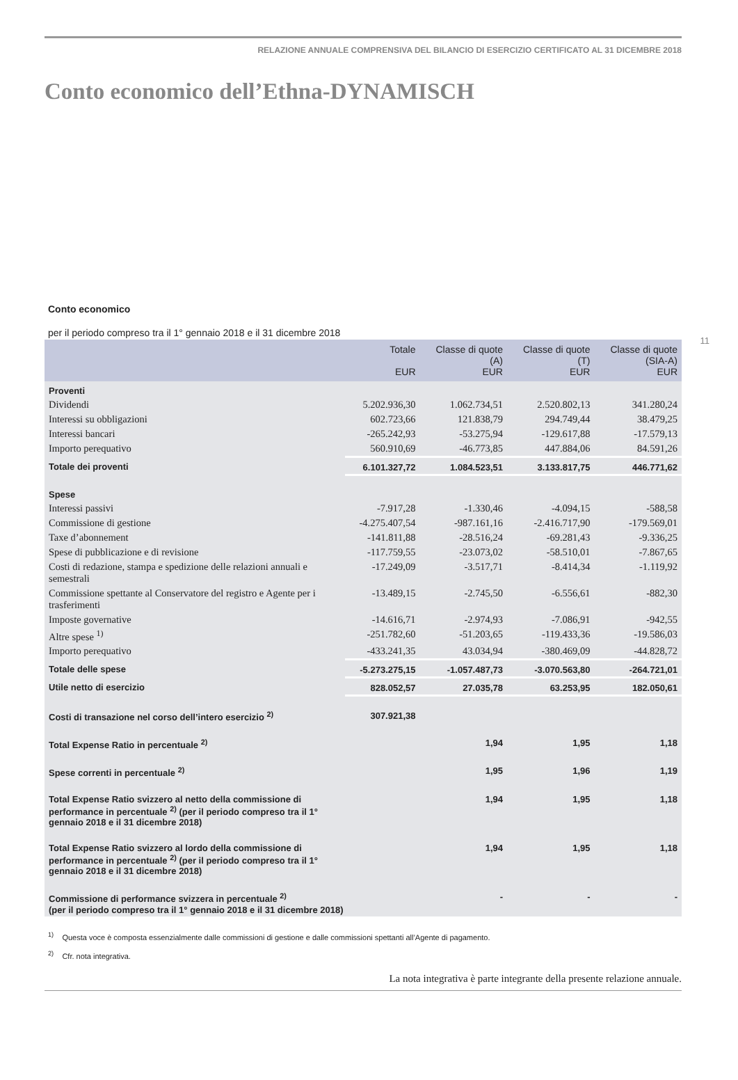RELAZIONE ANNUALE COMPRENSIVA DEL BILANCIO DI ESERCIZIO CERTIFICATO AL 31 DICEMBRE 2018
Conto economico dell’Ethna-DYNAMISCH
11
Conto economico
per il periodo compreso tra il 1° gennaio 2018 e il 31 dicembre 2018
| | Totale EUR | Classe di quote (A) EUR | Classe di quote (T) EUR | Classe di quote (SIA-A) EUR |
| --- | --- | --- | --- | --- |
| Proventi | | | | |
| Dividendi | 5.202.936,30 | 1.062.734,51 | 2.520.802,13 | 341.280,24 |
| Interessi su obbligazioni | 602.723,66 | 121.838,79 | 294.749,44 | 38.479,25 |
| Interessi bancari | -265.242,93 | -53.275,94 | -129.617,88 | -17.579,13 |
| Importo perequativo | 560.910,69 | -46.773,85 | 447.884,06 | 84.591,26 |
| Totale dei proventi | 6.101.327,72 | 1.084.523,51 | 3.133.817,75 | 446.771,62 |
| Spese | | | | |
| Interessi passivi | -7.917,28 | -1.330,46 | -4.094,15 | -588,58 |
| Commissione di gestione | -4.275.407,54 | -987.161,16 | -2.416.717,90 | -179.569,01 |
| Taxe d’abonnement | -141.811,88 | -28.516,24 | -69.281,43 | -9.336,25 |
| Spese di pubblicazione e di revisione | -117.759,55 | -23.073,02 | -58.510,01 | -7.867,65 |
| Costi di redazione, stampa e spedizione delle relazioni annuali e semestrali | -17.249,09 | -3.517,71 | -8.414,34 | -1.119,92 |
| Commissione spettante al Conservatore del registro e Agente per i trasferimenti | -13.489,15 | -2.745,50 | -6.556,61 | -882,30 |
| Imposte governative | -14.616,71 | -2.974,93 | -7.086,91 | -942,55 |
| Altre spese <sup>1)</sup> | -251.782,60 | -51.203,65 | -119.433,36 | -19.586,03 |
| Importo perequativo | -433.241,35 | 43.034,94 | -380.469,09 | -44.828,72 |
| Totale delle spese | -5.273.275,15 | -1.057.487,73 | -3.070.563,80 | -264.721,01 |
| Utile netto di esercizio | 828.052,57 | 27.035,78 | 63.253,95 | 182.050,61 |
| Costi di transazione nel corso dell’intero esercizio <sup>2)</sup> | 307.921,38 | | | |
| Total Expense Ratio in percentuale <sup>2)</sup> | | 1,94 | 1,95 | 1,18 |
| Spese correnti in percentuale <sup>2)</sup> | | 1,95 | 1,96 | 1,19 |
| Total Expense Ratio svizzero al netto della commissione di performance in percentuale <sup>2)</sup> (per il periodo compreso tra il 1° gennaio 2018 e il 31 dicembre 2018) | | 1,94 | 1,95 | 1,18 |
| Total Expense Ratio svizzero al lordo della commissione di performance in percentuale <sup>2)</sup> (per il periodo compreso tra il 1° gennaio 2018 e il 31 dicembre 2018) | | 1,94 | 1,95 | 1,18 |
| Commissione di performance svizzera in percentuale <sup>2)</sup> (per il periodo compreso tra il 1° gennaio 2018 e il 31 dicembre 2018) | | - | - | - |
<sup>1)</sup> Questa voce è composta essenzialmente dalle commissioni di gestione e dalle commissioni spettanti all’Agente di pagamento.
<sup>2)</sup> Cfr. nota integrativa.
La nota integrativa è parte integrante della presente relazione annuale.